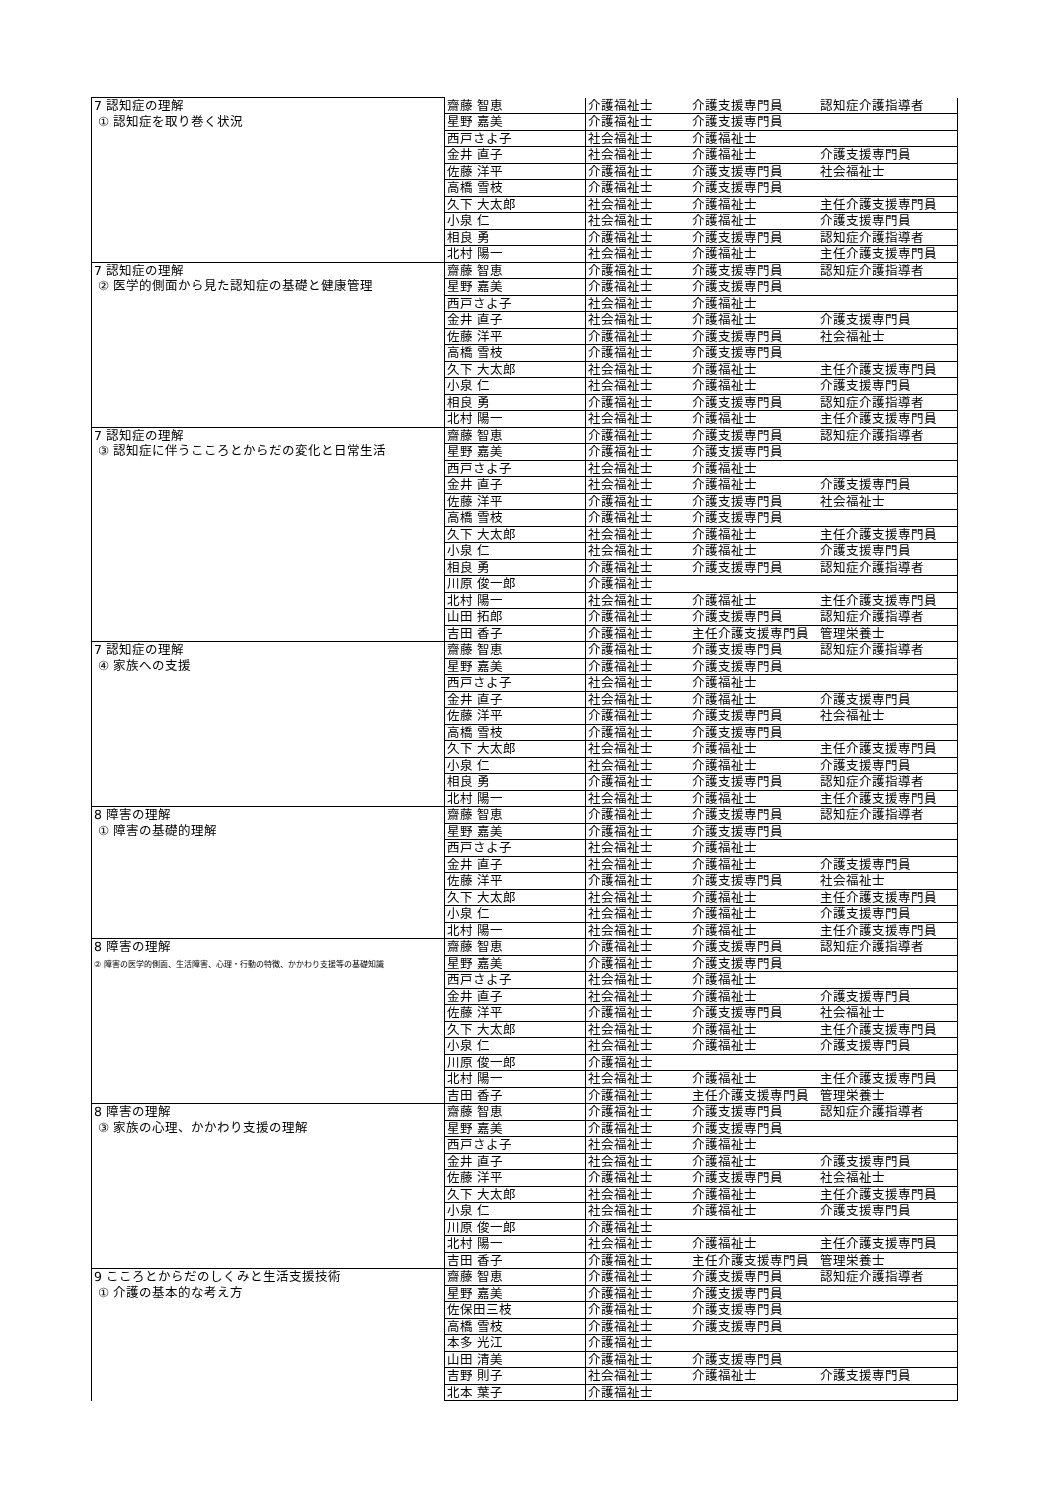| 7 認知症の理解 ① 認知症を取り巻く状況 | 齋藤 智恵 | 介護福祉士 | 介護支援専門員 | 認知症介護指導者 |
| | 星野 嘉美 | 介護福祉士 | 介護支援専門員 | |
| | 西戸さよ子 | 社会福祉士 | 介護福祉士 | |
| | 金井 直子 | 社会福祉士 | 介護福祉士 | 介護支援専門員 |
| | 佐藤 洋平 | 介護福祉士 | 介護支援専門員 | 社会福祉士 |
| | 高橋 雪枝 | 介護福祉士 | 介護支援専門員 | |
| | 久下 大太郎 | 社会福祉士 | 介護福祉士 | 主任介護支援専門員 |
| | 小泉 仁 | 社会福祉士 | 介護福祉士 | 介護支援専門員 |
| | 相良 勇 | 介護福祉士 | 介護支援専門員 | 認知症介護指導者 |
| | 北村 陽一 | 社会福祉士 | 介護福祉士 | 主任介護支援専門員 |
| 7 認知症の理解 ② 医学的側面から見た認知症の基礎と健康管理 | 齋藤 智恵 | 介護福祉士 | 介護支援専門員 | 認知症介護指導者 |
| | 星野 嘉美 | 介護福祉士 | 介護支援専門員 | |
| | 西戸さよ子 | 社会福祉士 | 介護福祉士 | |
| | 金井 直子 | 社会福祉士 | 介護福祉士 | 介護支援専門員 |
| | 佐藤 洋平 | 介護福祉士 | 介護支援専門員 | 社会福祉士 |
| | 高橋 雪枝 | 介護福祉士 | 介護支援専門員 | |
| | 久下 大太郎 | 社会福祉士 | 介護福祉士 | 主任介護支援専門員 |
| | 小泉 仁 | 社会福祉士 | 介護福祉士 | 介護支援専門員 |
| | 相良 勇 | 介護福祉士 | 介護支援専門員 | 認知症介護指導者 |
| | 北村 陽一 | 社会福祉士 | 介護福祉士 | 主任介護支援専門員 |
| 7 認知症の理解 ③ 認知症に伴うこころとからだの変化と日常生活 | 齋藤 智恵 | 介護福祉士 | 介護支援専門員 | 認知症介護指導者 |
| | 星野 嘉美 | 介護福祉士 | 介護支援専門員 | |
| | 西戸さよ子 | 社会福祉士 | 介護福祉士 | |
| | 金井 直子 | 社会福祉士 | 介護福祉士 | 介護支援専門員 |
| | 佐藤 洋平 | 介護福祉士 | 介護支援専門員 | 社会福祉士 |
| | 高橋 雪枝 | 介護福祉士 | 介護支援専門員 | |
| | 久下 大太郎 | 社会福祉士 | 介護福祉士 | 主任介護支援専門員 |
| | 小泉 仁 | 社会福祉士 | 介護福祉士 | 介護支援専門員 |
| | 相良 勇 | 介護福祉士 | 介護支援専門員 | 認知症介護指導者 |
| | 川原 俊一郎 | 介護福祉士 | | |
| | 北村 陽一 | 社会福祉士 | 介護福祉士 | 主任介護支援専門員 |
| | 山田 拓郎 | 介護福祉士 | 介護支援専門員 | 認知症介護指導者 |
| | 吉田 香子 | 介護福祉士 | 主任介護支援専門員 | 管理栄養士 |
| 7 認知症の理解 ④ 家族への支援 | 齋藤 智恵 | 介護福祉士 | 介護支援専門員 | 認知症介護指導者 |
| | 星野 嘉美 | 介護福祉士 | 介護支援専門員 | |
| | 西戸さよ子 | 社会福祉士 | 介護福祉士 | |
| | 金井 直子 | 社会福祉士 | 介護福祉士 | 介護支援専門員 |
| | 佐藤 洋平 | 介護福祉士 | 介護支援専門員 | 社会福祉士 |
| | 高橋 雪枝 | 介護福祉士 | 介護支援専門員 | |
| | 久下 大太郎 | 社会福祉士 | 介護福祉士 | 主任介護支援専門員 |
| | 小泉 仁 | 社会福祉士 | 介護福祉士 | 介護支援専門員 |
| | 相良 勇 | 介護福祉士 | 介護支援専門員 | 認知症介護指導者 |
| | 北村 陽一 | 社会福祉士 | 介護福祉士 | 主任介護支援専門員 |
| 8 障害の理解 ① 障害の基礎的理解 | 齋藤 智恵 | 介護福祉士 | 介護支援専門員 | 認知症介護指導者 |
| | 星野 嘉美 | 介護福祉士 | 介護支援専門員 | |
| | 西戸さよ子 | 社会福祉士 | 介護福祉士 | |
| | 金井 直子 | 社会福祉士 | 介護福祉士 | 介護支援専門員 |
| | 佐藤 洋平 | 介護福祉士 | 介護支援専門員 | 社会福祉士 |
| | 久下 大太郎 | 社会福祉士 | 介護福祉士 | 主任介護支援専門員 |
| | 小泉 仁 | 社会福祉士 | 介護福祉士 | 介護支援専門員 |
| | 北村 陽一 | 社会福祉士 | 介護福祉士 | 主任介護支援専門員 |
| 8 障害の理解 ② 障害の医学的側面、生活障害、心理・行動の特徴、かかわり支援等の基礎知識 | 齋藤 智恵 | 介護福祉士 | 介護支援専門員 | 認知症介護指導者 |
| | 星野 嘉美 | 介護福祉士 | 介護支援専門員 | |
| | 西戸さよ子 | 社会福祉士 | 介護福祉士 | |
| | 金井 直子 | 社会福祉士 | 介護福祉士 | 介護支援専門員 |
| | 佐藤 洋平 | 介護福祉士 | 介護支援専門員 | 社会福祉士 |
| | 久下 大太郎 | 社会福祉士 | 介護福祉士 | 主任介護支援専門員 |
| | 小泉 仁 | 社会福祉士 | 介護福祉士 | 介護支援専門員 |
| | 川原 俊一郎 | 介護福祉士 | | |
| | 北村 陽一 | 社会福祉士 | 介護福祉士 | 主任介護支援専門員 |
| | 吉田 香子 | 介護福祉士 | 主任介護支援専門員 | 管理栄養士 |
| 8 障害の理解 ③ 家族の心理、かかわり支援の理解 | 齋藤 智恵 | 介護福祉士 | 介護支援専門員 | 認知症介護指導者 |
| | 星野 嘉美 | 介護福祉士 | 介護支援専門員 | |
| | 西戸さよ子 | 社会福祉士 | 介護福祉士 | |
| | 金井 直子 | 社会福祉士 | 介護福祉士 | 介護支援専門員 |
| | 佐藤 洋平 | 介護福祉士 | 介護支援専門員 | 社会福祉士 |
| | 久下 大太郎 | 社会福祉士 | 介護福祉士 | 主任介護支援専門員 |
| | 小泉 仁 | 社会福祉士 | 介護福祉士 | 介護支援専門員 |
| | 川原 俊一郎 | 介護福祉士 | | |
| | 北村 陽一 | 社会福祉士 | 介護福祉士 | 主任介護支援専門員 |
| | 吉田 香子 | 介護福祉士 | 主任介護支援専門員 | 管理栄養士 |
| 9 こころとからだのしくみと生活支援技術 ① 介護の基本的な考え方 | 齋藤 智恵 | 介護福祉士 | 介護支援専門員 | 認知症介護指導者 |
| | 星野 嘉美 | 介護福祉士 | 介護支援専門員 | |
| | 佐保田三枝 | 介護福祉士 | 介護支援専門員 | |
| | 高橋 雪枝 | 介護福祉士 | 介護支援専門員 | |
| | 本多 光江 | 介護福祉士 | | |
| | 山田 清美 | 介護福祉士 | 介護支援専門員 | |
| | 吉野 則子 | 社会福祉士 | 介護福祉士 | 介護支援専門員 |
| | 北本 葉子 | 介護福祉士 | | |